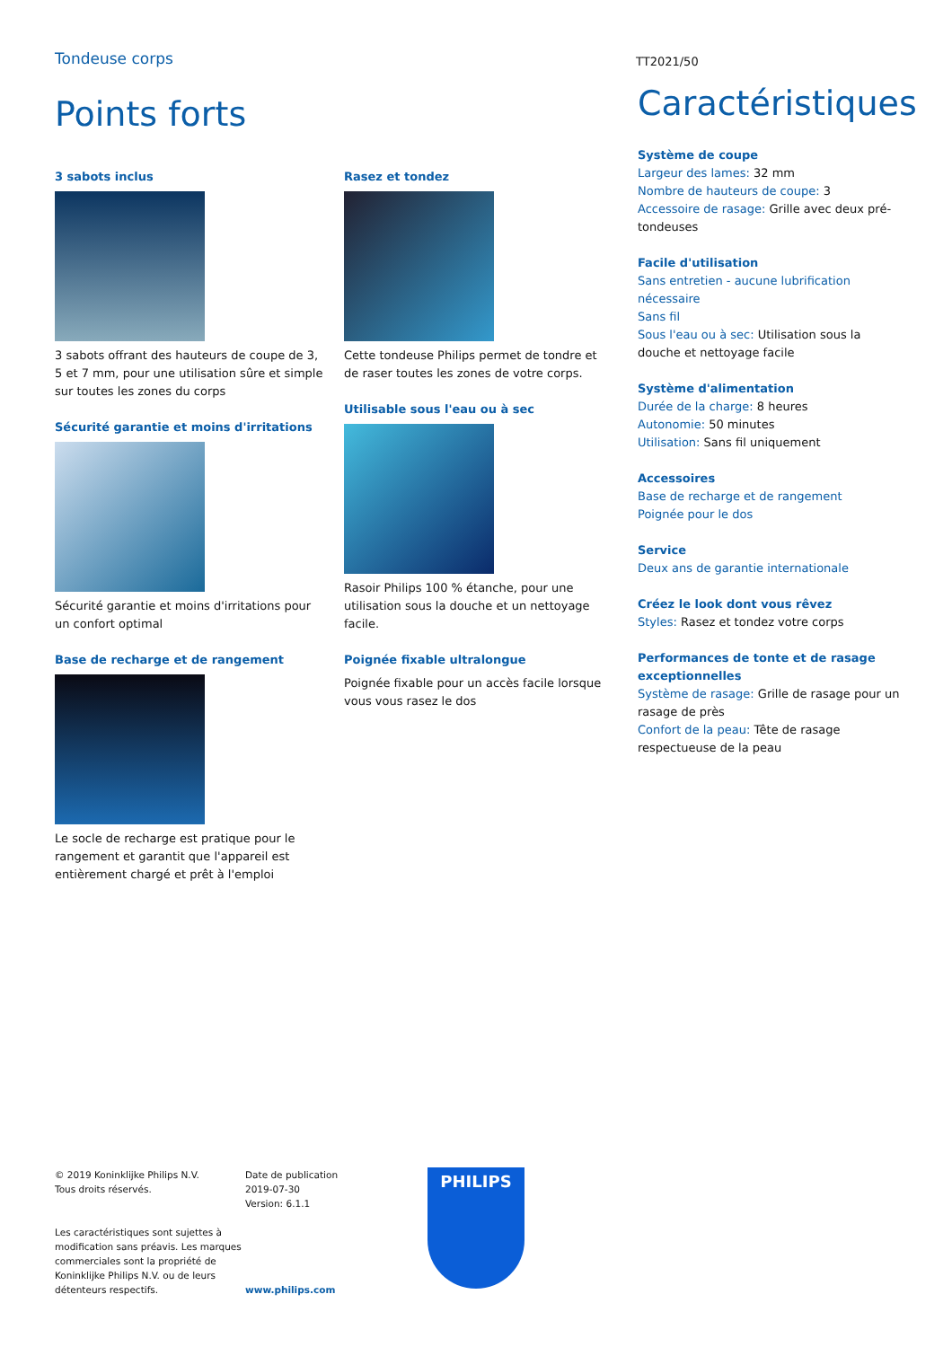Tondeuse corps
TT2021/50
Points forts
3 sabots inclus
3 sabots offrant des hauteurs de coupe de 3, 5 et 7 mm, pour une utilisation sûre et simple sur toutes les zones du corps
Sécurité garantie et moins d'irritations
Sécurité garantie et moins d'irritations pour un confort optimal
Base de recharge et de rangement
Le socle de recharge est pratique pour le rangement et garantit que l'appareil est entièrement chargé et prêt à l'emploi
Rasez et tondez
Cette tondeuse Philips permet de tondre et de raser toutes les zones de votre corps.
Utilisable sous l'eau ou à sec
Rasoir Philips 100 % étanche, pour une utilisation sous la douche et un nettoyage facile.
Poignée fixable ultralongue
Poignée fixable pour un accès facile lorsque vous vous rasez le dos
Caractéristiques
Système de coupe
Largeur des lames: 32 mm
Nombre de hauteurs de coupe: 3
Accessoire de rasage: Grille avec deux pré-tondeuses
Facile d'utilisation
Sans entretien - aucune lubrification nécessaire
Sans fil
Sous l'eau ou à sec: Utilisation sous la douche et nettoyage facile
Système d'alimentation
Durée de la charge: 8 heures
Autonomie: 50 minutes
Utilisation: Sans fil uniquement
Accessoires
Base de recharge et de rangement
Poignée pour le dos
Service
Deux ans de garantie internationale
Créez le look dont vous rêvez
Styles: Rasez et tondez votre corps
Performances de tonte et de rasage exceptionnelles
Système de rasage: Grille de rasage pour un rasage de près
Confort de la peau: Tête de rasage respectueuse de la peau
© 2019 Koninklijke Philips N.V.
Tous droits réservés.
Les caractéristiques sont sujettes à modification sans préavis. Les marques commerciales sont la propriété de Koninklijke Philips N.V. ou de leurs détenteurs respectifs.
Date de publication
2019-07-30
Version: 6.1.1
www.philips.com
PHILIPS